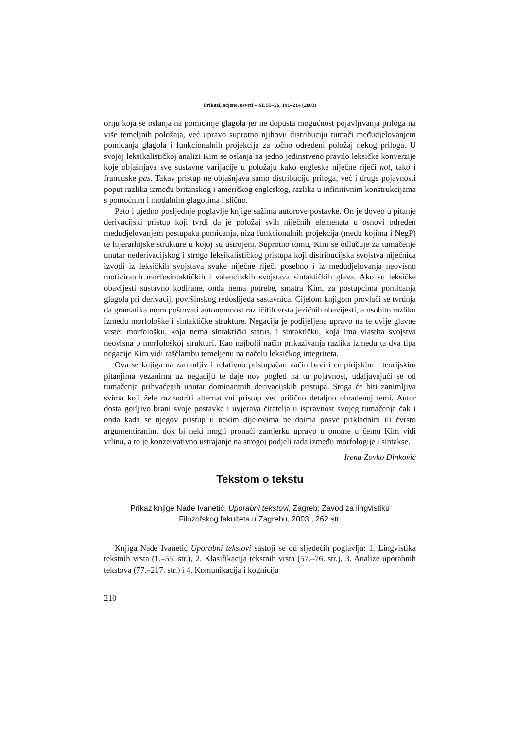Prikazi, ocjene, osvrti – SL 55–56, 191–214 (2003)
oriju koja se oslanja na pomicanje glagola jer ne dopušta mogućnost pojavljivanja priloga na više temeljnih položaja, već upravo suprotno njihovu distribuciju tumači međudjelovanjem pomicanja glagola i funkcionalnih projekcija za točno određeni položaj nekog priloga. U svojoj leksikalističkoj analizi Kim se oslanja na jedno jedinstveno pravilo leksičke konverzije koje objašnjava sve sustavne varijacije u položaju kako engleske niječne riječi not, tako i francuske pas. Takav pristup ne objašnjava samo distribuciju priloga, već i druge pojavnosti poput razlika između britanskog i američkog engleskog, razlika u infinitivnim konstrukcijama s pomoćnim i modalnim glagolima i slično.
Peto i ujedno posljednje poglavlje knjige sažima autorove postavke. On je doveo u pitanje derivacijski pristup koji tvrdi da je položaj svih niječnih elemenata u osnovi određen međudjelovanjem postupaka pomicanja, niza funkcionalnih projekcija (među kojima i NegP) te hijerarhijske strukture u kojoj su ustrojeni. Suprotno tomu, Kim se odlučuje za tumačenje unutar nederivacijskog i strogo leksikalističkog pristupa koji distribucijska svojstva niječnica izvodi iz leksičkih svojstava svake niječne riječi posebno i iz međudjelovanja neovisno motiviranih morfosintaktičkih i valencijskih svojstava sintaktičkih glava. Ako su leksičke obavijesti sustavno kodirane, onda nema potrebe, smatra Kim, za postupcima pomicanja glagola pri derivaciji površinskog redoslijeda sastavnica. Cijelom knjigom provlači se tvrdnja da gramatika mora poštovati autonomnost različitih vrsta jezičnih obavijesti, a osobito razliku između morfološke i sintaktičke strukture. Negacija je podijeljena upravo na te dvije glavne vrste: morfološku, koja nema sintaktički status, i sintaktičku, koja ima vlastita svojstva neovisna o morfološkoj strukturi. Kao najbolji način prikazivanja razlika između ta dva tipa negacije Kim vidi raščlambu temeljenu na načelu leksičkog integriteta.
Ova se knjiga na zanimljiv i relativno pristupačan način bavi i empirijskim i teorijskim pitanjima vezanima uz negaciju te daje nov pogled na tu pojavnost, udaljavajući se od tumačenja prihvaćenih unutar dominantnih derivacijskih pristupa. Stoga će biti zanimljiva svima koji žele razmotriti alternativni pristup već prilično detaljno obrađenoj temi. Autor dosta gorljivo brani svoje postavke i uvjerava čitatelja u ispravnost svojeg tumačenja čak i onda kada se njegov pristup u nekim dijelovima ne doima posve prikladnim ili čvrsto argumentiranim, dok bi neki mogli pronaći zamjerku upravo u onome u čemu Kim vidi vrlinu, a to je konzervativno ustrajanje na strogoj podjeli rada između morfologije i sintakse.
Irena Zovko Dinković
Tekstom o tekstu
Prikaz knjige Nade Ivanetić: Uporabni tekstovi, Zagreb: Zavod za lingvistiku
Filozofskog fakulteta u Zagrebu, 2003., 262 str.
Knjiga Nade Ivanetić Uporabni tekstovi sastoji se od sljedećih poglavlja: 1. Lingvistika tekstnih vrsta (1.–55. str.), 2. Klasifikacija tekstnih vrsta (57.–76. str.), 3. Analize uporabnih tekstova (77.–217. str.) i 4. Komunikacija i kognicija
210